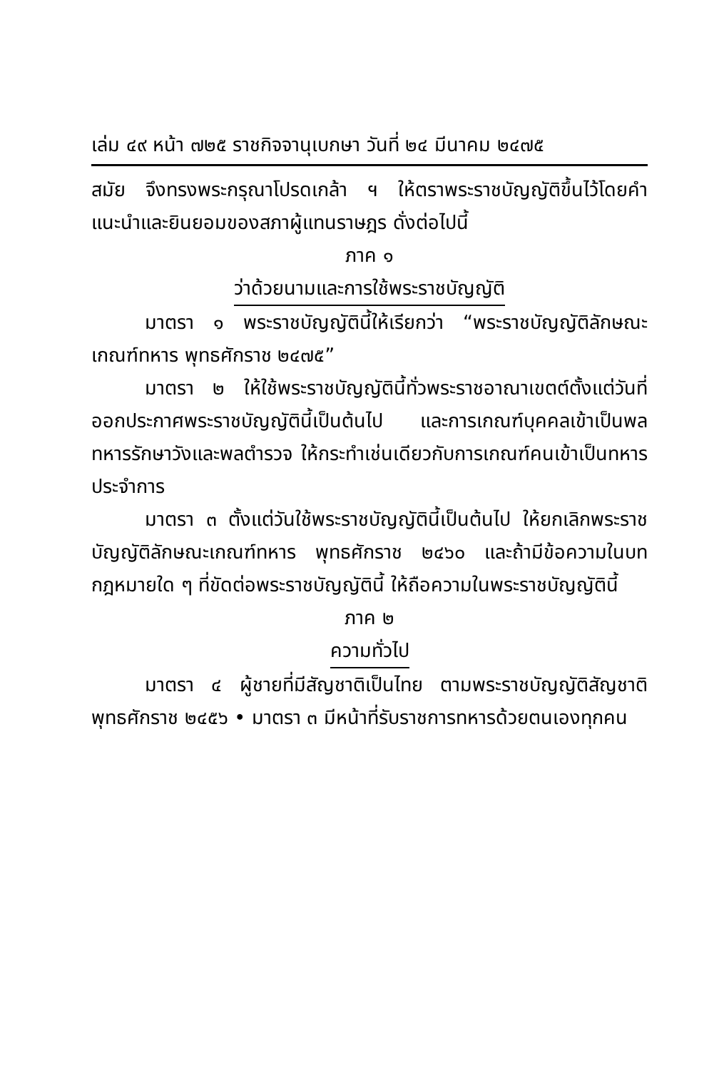เล่ม ๔๙ หน้า ๗๒๕ ราชกิจจานุเบกษา วันที่ ๒๔ มีนาคม ๒๔๗๕
สมัย จึงทรงพระกรุณาโปรดเกล้า ฯ ให้ตราพระราชบัญญัติขึ้นไว้โดยคำแนะนำและยินยอมของสภาผู้แทนราษฎร ดั่งต่อไปนี้
ภาค ๑
ว่าด้วยนามและการใช้พระราชบัญญัติ
มาตรา ๑ พระราชบัญญัตินี้ให้เรียกว่า “พระราชบัญญัติลักษณะเกณฑ์ทหาร พุทธศักราช ๒๔๗๕”
มาตรา ๒ ให้ใช้พระราชบัญญัตินี้ทั่วพระราชอาณาเขตต์ตั้งแต่วันที่ออกประกาศพระราชบัญญัตินี้เป็นต้นไป และการเกณฑ์บุคคลเข้าเป็นพลทหารรักษาวังและพลตำรวจ ให้กระทำเช่นเดียวกับการเกณฑ์คนเข้าเป็นทหารประจำการ
มาตรา ๓ ตั้งแต่วันใช้พระราชบัญญัตินี้เป็นต้นไป ให้ยกเลิกพระราชบัญญัติลักษณะเกณฑ์ทหาร พุทธศักราช ๒๔๖๐ และถ้ามีข้อความในบทกฎหมายใด ๆ ที่ขัดต่อพระราชบัญญัตินี้ ให้ถือความในพระราชบัญญัตินี้
ภาค ๒
ความทั่วไป
มาตรา ๔ ผู้ชายที่มีสัญชาติเป็นไทย ตามพระราชบัญญัติสัญชาติ พุทธศักราช ๒๔๕๖ • มาตรา ๓ มีหน้าที่รับราชการทหารด้วยตนเองทุกคน